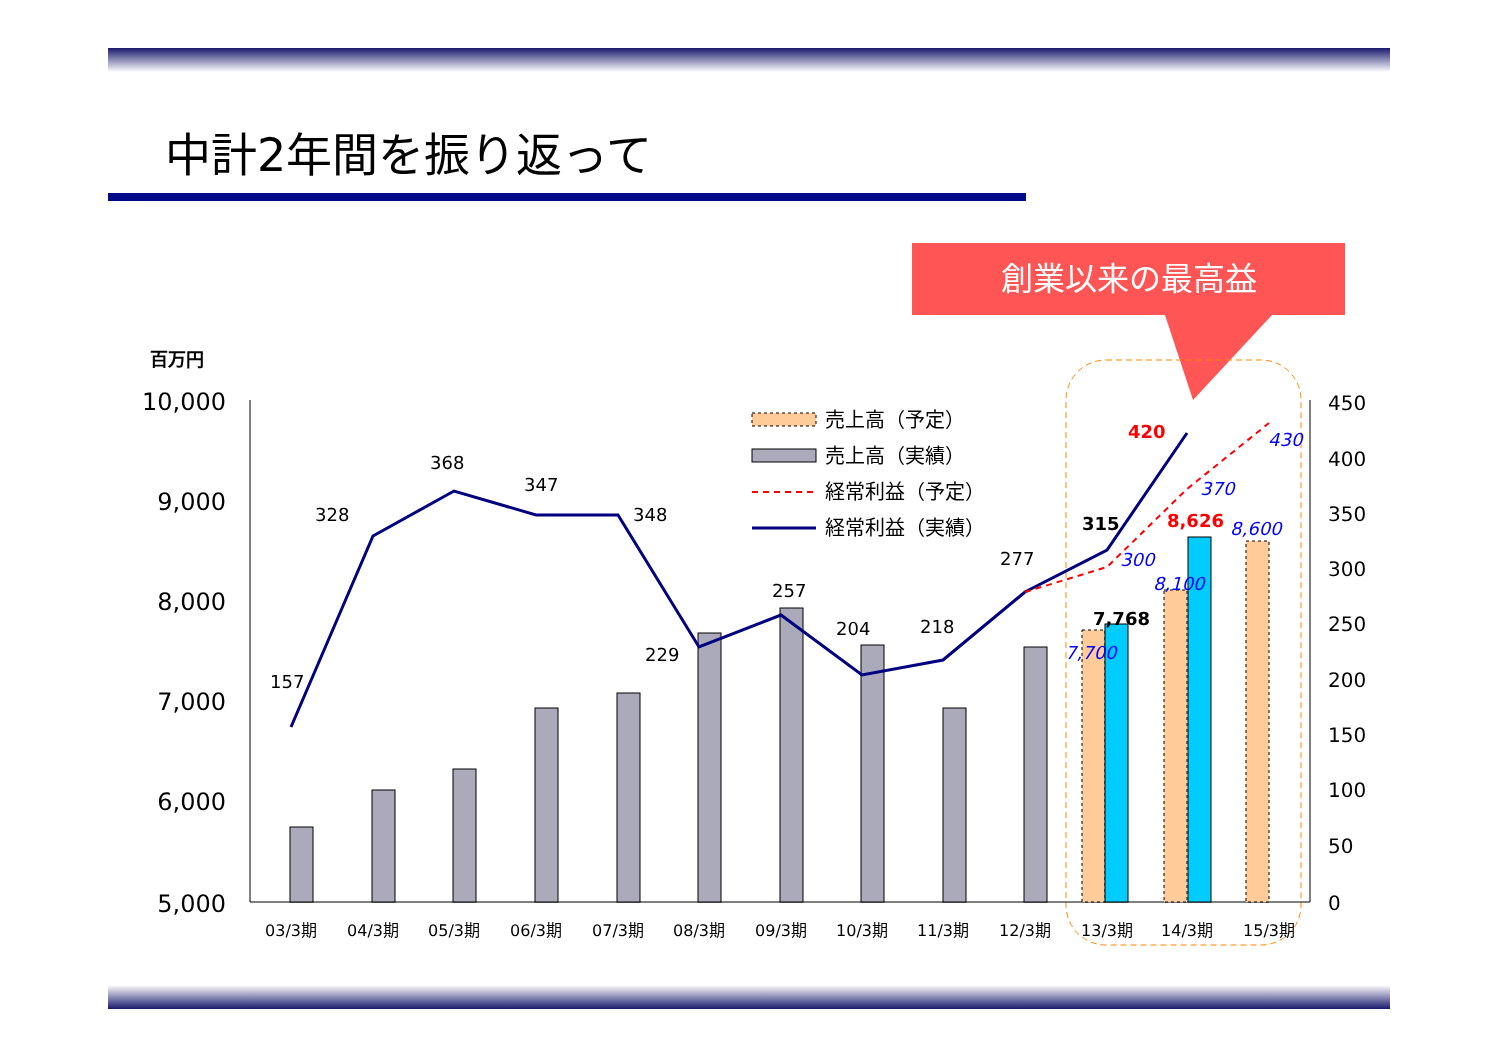中計2年間を振り返って
創業以来の最高益
百万円
10,000
9,000
8,000
7,000
6,000
5,000
450
400
350
300
250
200
150
100
50
0
157
328
368
347
348
229
257
204
218
277
315
420
7,768
8,626
7,700
300
8,100
370
8,600
430
03/3期
04/3期
05/3期
06/3期
07/3期
08/3期
09/3期
10/3期
11/3期
12/3期
13/3期
14/3期
15/3期
売上高（予定）
売上高（実績）
経常利益（予定）
経常利益（実績）